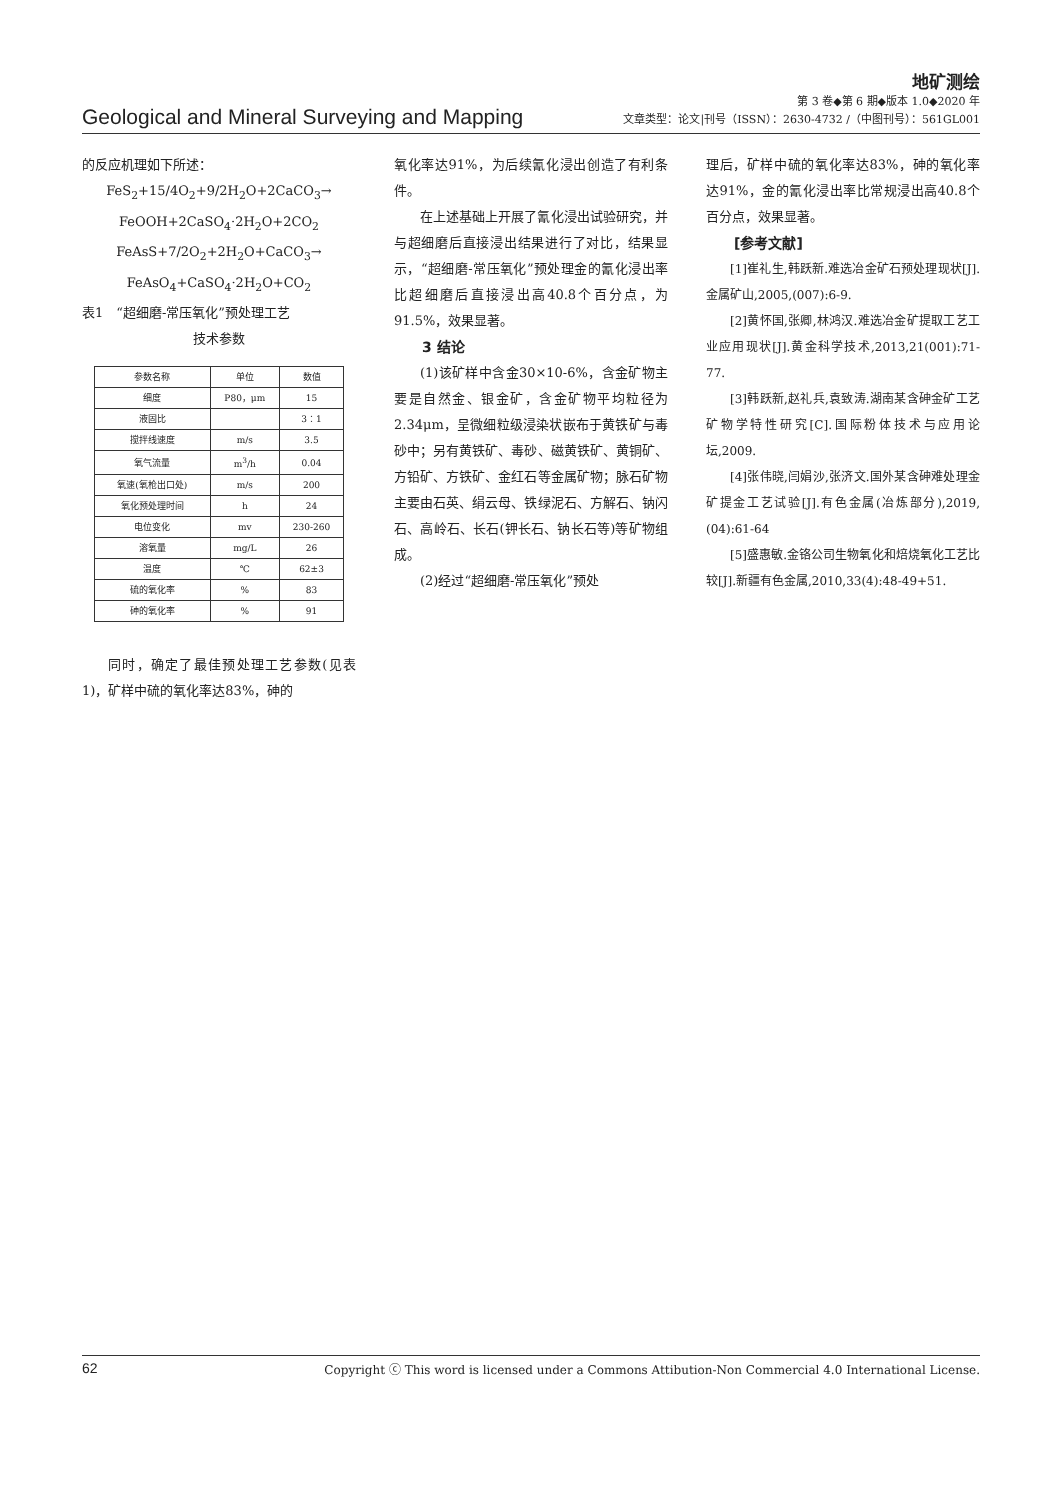地矿测绘
Geological and Mineral Surveying and Mapping
第 3 卷◆第 6 期◆版本 1.0◆2020 年
文章类型：论文|刊号（ISSN）：2630-4732 /（中图刊号）：561GL001
的反应机理如下所述：
FeS<sub>2</sub>+15/4O<sub>2</sub>+9/2H<sub>2</sub>O+2CaCO<sub>3</sub>→
FeOOH+2CaSO<sub>4</sub>·2H<sub>2</sub>O+2CO<sub>2</sub>
FeAsS+7/2O<sub>2</sub>+2H<sub>2</sub>O+CaCO<sub>3</sub>→
FeAsO<sub>4</sub>+CaSO<sub>4</sub>·2H<sub>2</sub>O+CO<sub>2</sub>
表1　“超细磨-常压氧化”预处理工艺
技术参数
| 参数名称 | 单位 | 数值 |
| --- | --- | --- |
| 细度 | P80，μm | 15 |
| 液固比 | | 3：1 |
| 搅拌线速度 | m/s | 3.5 |
| 氧气流量 | m<sup>3</sup>/h | 0.04 |
| 氧速(氧枪出口处) | m/s | 200 |
| 氧化预处理时间 | h | 24 |
| 电位变化 | mv | 230-260 |
| 溶氧量 | mg/L | 26 |
| 温度 | ℃ | 62±3 |
| 硫的氧化率 | % | 83 |
| 砷的氧化率 | % | 91 |
同时，确定了最佳预处理工艺参数(见表1)，矿样中硫的氧化率达83%，砷的
氧化率达91%，为后续氰化浸出创造了有利条件。
在上述基础上开展了氰化浸出试验研究，并与超细磨后直接浸出结果进行了对比，结果显示，“超细磨-常压氧化”预处理金的氰化浸出率比超细磨后直接浸出高40.8个百分点，为91.5%，效果显著。
3 结论
(1)该矿样中含金30×10-6%，含金矿物主要是自然金、银金矿，含金矿物平均粒径为2.34μm，呈微细粒级浸染状嵌布于黄铁矿与毒砂中；另有黄铁矿、毒砂、磁黄铁矿、黄铜矿、方铅矿、方铁矿、金红石等金属矿物；脉石矿物主要由石英、绢云母、铁绿泥石、方解石、钠闪石、高岭石、长石(钾长石、钠长石等)等矿物组成。
(2)经过“超细磨-常压氧化”预处
理后，矿样中硫的氧化率达83%，砷的氧化率达91%，金的氰化浸出率比常规浸出高40.8个百分点，效果显著。
[参考文献]
[1]崔礼生,韩跃新.难选冶金矿石预处理现状[J].金属矿山,2005,(007):6-9.
[2]黄怀国,张卿,林鸿汉.难选冶金矿提取工艺工业应用现状[J].黄金科学技术,2013,21(001):71-77.
[3]韩跃新,赵礼兵,袁致涛.湖南某含砷金矿工艺矿物学特性研究[C].国际粉体技术与应用论坛,2009.
[4]张伟晓,闫娟沙,张济文.国外某含砷难处理金矿提金工艺试验[J].有色金属(冶炼部分),2019,(04):61-64
[5]盛惠敏.金铬公司生物氧化和焙烧氧化工艺比较[J].新疆有色金属,2010,33(4):48-49+51.
62 Copyright ⓒ This word is licensed under a Commons Attibution-Non Commercial 4.0 International License.